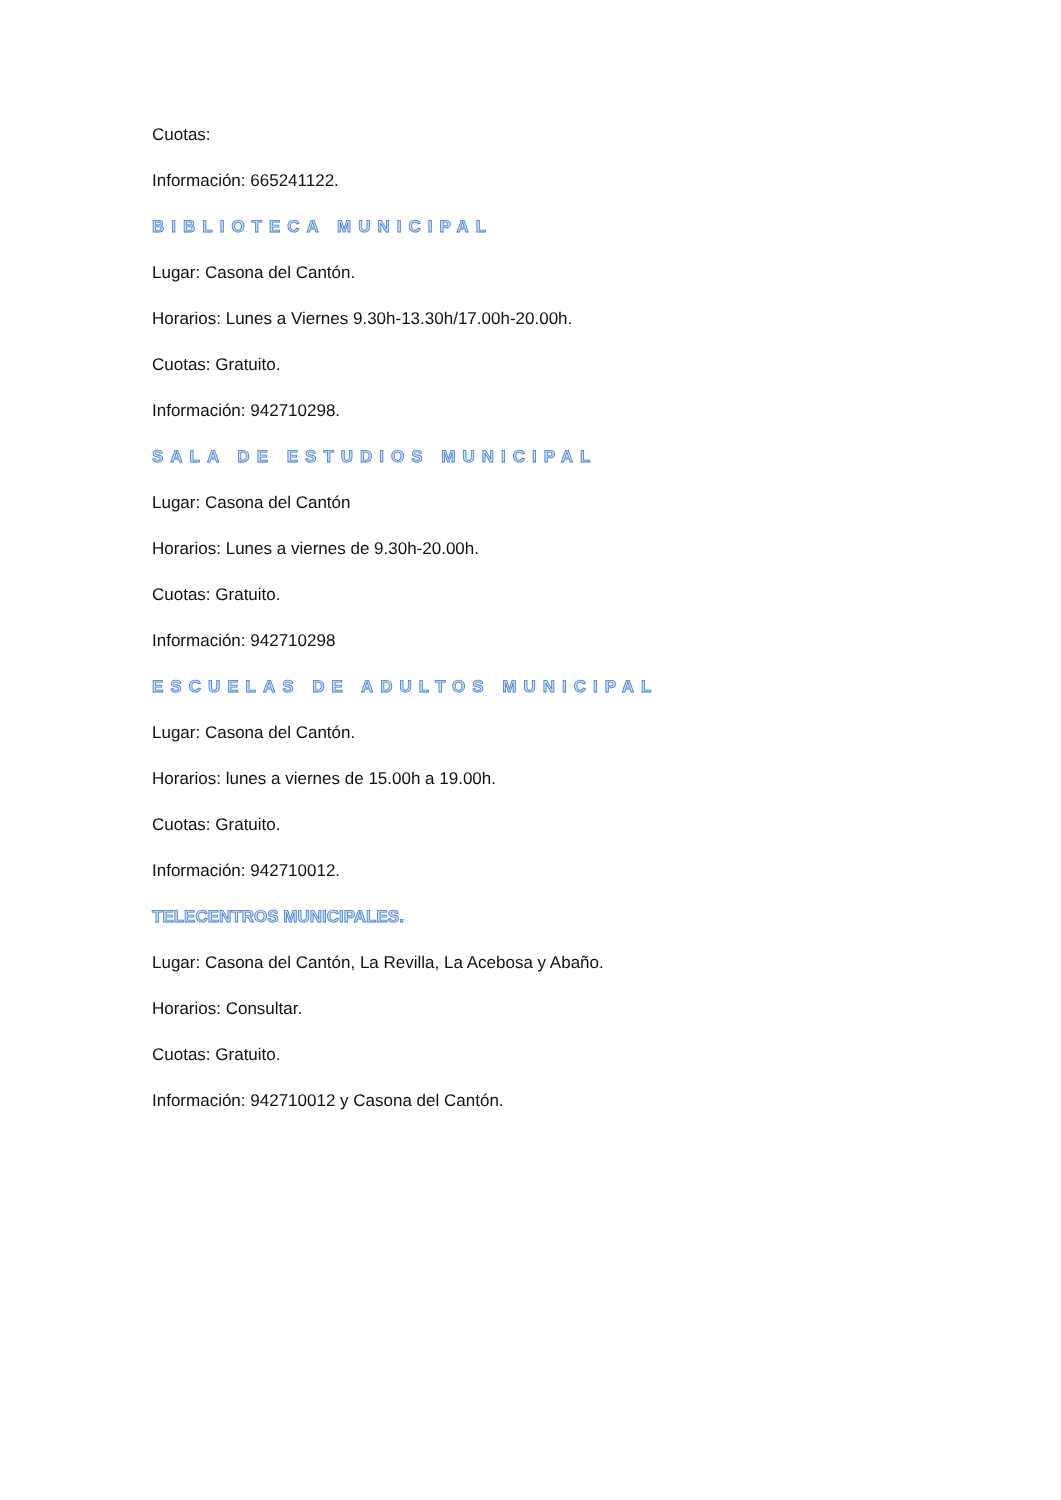Cuotas:
Información: 665241122.
BIBLIOTECA MUNICIPAL
Lugar: Casona del Cantón.
Horarios: Lunes a Viernes 9.30h-13.30h/17.00h-20.00h.
Cuotas: Gratuito.
Información: 942710298.
SALA DE ESTUDIOS MUNICIPAL
Lugar: Casona del Cantón
Horarios: Lunes a viernes de 9.30h-20.00h.
Cuotas: Gratuito.
Información: 942710298
ESCUELAS DE ADULTOS MUNICIPAL
Lugar: Casona del Cantón.
Horarios: lunes a viernes de 15.00h a 19.00h.
Cuotas: Gratuito.
Información: 942710012.
TELECENTROS MUNICIPALES.
Lugar: Casona del Cantón, La Revilla, La Acebosa y Abaño.
Horarios: Consultar.
Cuotas: Gratuito.
Información: 942710012 y Casona del Cantón.